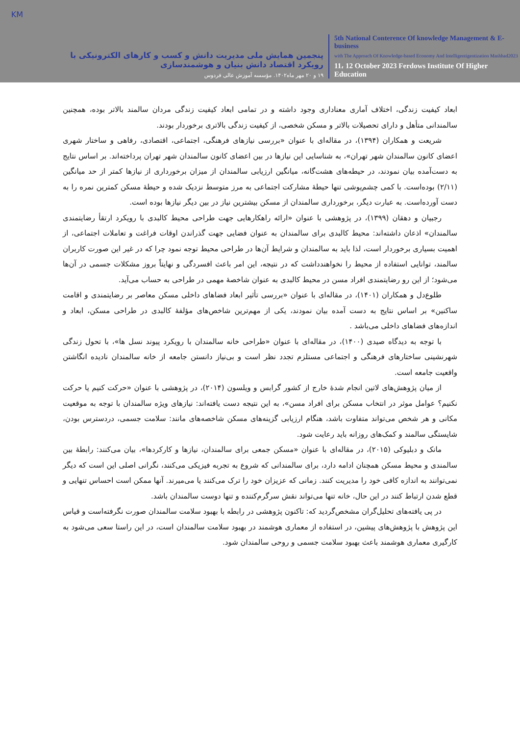KM
پنجمین همایش ملی مدیریت دانش و کسب و کارهای الکترونیکی با رویکرد اقتصاد دانش بنیان و هوشمندسازی
۱۹ و ۲۰ مهر ماه۱۴۰۲. مؤسسه آموزش عالی فردوس
5th National Conterence Of knowledge Management & E-business
with The Approach Of Knowledge-based Economy And Intelligentigentization Mashhad2023
11، 12 October 2023 Ferdows Institute Of Higher Education
ابعاد کیفیت زندگی، اختلاف آماری معناداری وجود داشته و در تمامی ابعاد کیفیت زندگی مردان سالمند بالاتر بوده، همچنین سالمندانی متأهل و دارای تحصیلات بالاتر و مسکن شخصی، از کیفیت زندگی بالاتری برخوردار بودند.
شریعت و همکاران (۱۳۹۴)، در مقاله‌ای با عنوان «بررسی نیازهای فرهنگی، اجتماعی، اقتصادی، رفاهی و ساختار شهری اعضای کانون سالمندان شهر تهران»، به شناسایی این نیازها در بین اعضای کانون سالمندان شهر تهران پرداخته‌اند. بر اساس نتایج به دست‌آمده بیان نمودند، در حیطه‌های هشت‌گانه، میانگین ارزیابی سالمندان از میزان برخورداری از نیازها کمتر از حد میانگین (۲/۱۱) بوده‌است. با کمی چشم‌پوشی تنها حیطهٔ مشارکت اجتماعی به مرز متوسط نزدیک شده و حیطهٔ مسکن کمترین نمره را به دست آورده‌است. به عبارت دیگر، برخورداری سالمندان از مسکن بیشترین نیاز در بین دیگر نیازها بوده است.
رجبیان و دهقان (۱۳۹۹)، در پژوهشی با عنوان «ارائه راهکارهایی جهت طراحی محیط کالبدی با رویکرد ارتقأ رضایتمندی سالمندان» اذعان داشته‌اند: محیط کالبدی برای سالمندان به عنوان فضایی جهت گذراندن اوقات فراغت و تعاملات اجتماعی، از اهمیت بسیاری برخوردار است، لذا باید به سالمندان و شرایط آن‌ها در طراحی محیط توجه نمود چرا که در غیر این صورت کاربران سالمند، توانایی استفاده از محیط را نخواهندداشت که در نتیجه، این امر باعث افسردگی و نهایتاً بروز مشکلات جسمی در آن‌ها می‌شود؛ از این رو رضایتمندی افراد مسن در محیط کالبدی به عنوان شاخصهٔ مهمی در طراحی به حساب می‌آید.
طلوع‌دل و همکاران (۱۴۰۱)، در مقاله‌ای با عنوان «بررسی تأثیر ابعاد فضاهای داخلی مسکن معاصر بر رضایتمندی و اقامت ساکنین» بر اساس نتایج به دست آمده بیان نمودند، یکی از مهم‌ترین شاخص‌های مؤلفهٔ کالبدی در طراحی مسکن، ابعاد و اندازه‌های فضاهای داخلی می‌باشد .
با توجه به دیدگاه صیدی (۱۴۰۰)، در مقاله‌ای با عنوان «طراحی خانه سالمندان با رویکرد پیوند نسل ها»، با تحول زندگی شهرنشینی ساختارهای فرهنگی و اجتماعی مستلزم تجدد نظر است و بی‌نیاز دانستن جامعه از خانه سالمندان نادیده انگاشتن واقعیت جامعه است.
از میان پژوهش‌های لاتین انجام شدهٔ خارج از کشور گرابس و ویلسون (۲۰۱۴)، در پژوهشی با عنوان «حرکت کنیم یا حرکت نکنیم؟ عوامل موثر در انتخاب مسکن برای افراد مسن»، به این نتیجه دست یافته‌اند: نیازهای ویژه سالمندان با توجه به موقعیت مکانی و هر شخص می‌تواند متفاوت باشد، هنگام ارزیابی گزینه‌های مسکن شاخصه‌های مانند: سلامت جسمی، دردسترس بودن، شایستگی سالمند و کمک‌های روزانه باید رعایت شود.
مانک و دبلیوکی (۲۰۱۵)، در مقاله‌ای با عنوان «مسکن جمعی برای سالمندان، نیازها و کارکردها»، بیان می‌کنند: رابطهٔ بین سالمندی و محیط مسکن همچنان ادامه دارد، برای سالمندانی که شروع به تجربه فیزیکی می‌کنند، نگرانی اصلی این است که دیگر نمی‌توانند به اندازه کافی خود را مدیریت کنند. زمانی که عزیزان خود را ترک می‌کنند یا می‌میرند. آنها ممکن است احساس تنهایی و قطع شدن ارتباط کنند در این حال، خانه تنها می‌تواند نقش سرگرم‌کننده و تنها دوست سالمندان باشد.
در پی یافته‌های تحلیل‌گران مشخص‌گردید که: تاکنون پژوهشی در رابطه با بهبود سلامت سالمندان صورت نگرفته‌است و قیاس این پژوهش با پژوهش‌های پیشین، در استفاده از معماری هوشمند در بهبود سلامت سالمندان است، در این راستا سعی می‌شود به کارگیری معماری هوشمند باعث بهبود سلامت جسمی و روحی سالمندان شود.